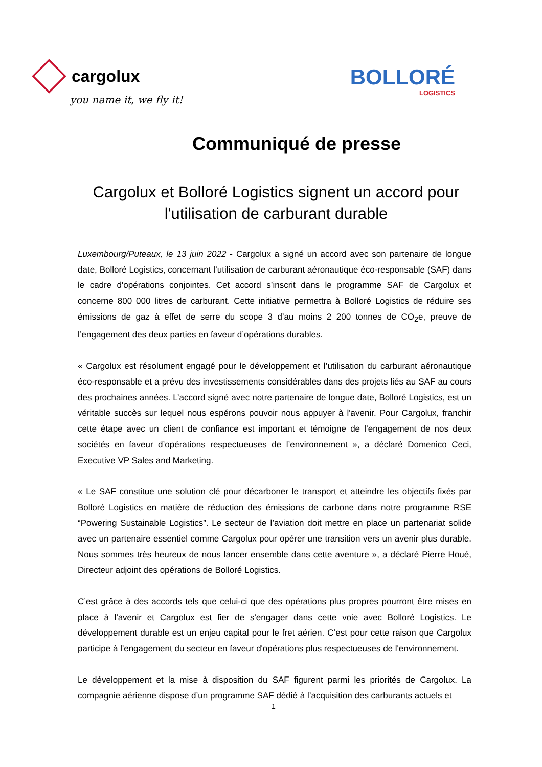cargolux
you name it, we fly it!
BOLLORÉ
LOGISTICS
Communiqué de presse
Cargolux et Bolloré Logistics signent un accord pour l'utilisation de carburant durable
Luxembourg/Puteaux, le 13 juin 2022 - Cargolux a signé un accord avec son partenaire de longue date, Bolloré Logistics, concernant l’utilisation de carburant aéronautique éco-responsable (SAF) dans le cadre d'opérations conjointes. Cet accord s’inscrit dans le programme SAF de Cargolux et concerne 800 000 litres de carburant. Cette initiative permettra à Bolloré Logistics de réduire ses émissions de gaz à effet de serre du scope 3 d’au moins 2 200 tonnes de CO<sub>2</sub>e, preuve de l’engagement des deux parties en faveur d’opérations durables.
« Cargolux est résolument engagé pour le développement et l’utilisation du carburant aéronautique éco-responsable et a prévu des investissements considérables dans des projets liés au SAF au cours des prochaines années. L’accord signé avec notre partenaire de longue date, Bolloré Logistics, est un véritable succès sur lequel nous espérons pouvoir nous appuyer à l'avenir. Pour Cargolux, franchir cette étape avec un client de confiance est important et témoigne de l’engagement de nos deux sociétés en faveur d’opérations respectueuses de l’environnement », a déclaré Domenico Ceci, Executive VP Sales and Marketing.
« Le SAF constitue une solution clé pour décarboner le transport et atteindre les objectifs fixés par Bolloré Logistics en matière de réduction des émissions de carbone dans notre programme RSE “Powering Sustainable Logistics”. Le secteur de l’aviation doit mettre en place un partenariat solide avec un partenaire essentiel comme Cargolux pour opérer une transition vers un avenir plus durable. Nous sommes très heureux de nous lancer ensemble dans cette aventure », a déclaré Pierre Houé, Directeur adjoint des opérations de Bolloré Logistics.
C’est grâce à des accords tels que celui-ci que des opérations plus propres pourront être mises en place à l'avenir et Cargolux est fier de s'engager dans cette voie avec Bolloré Logistics. Le développement durable est un enjeu capital pour le fret aérien. C’est pour cette raison que Cargolux participe à l'engagement du secteur en faveur d'opérations plus respectueuses de l'environnement.
Le développement et la mise à disposition du SAF figurent parmi les priorités de Cargolux. La compagnie aérienne dispose d’un programme SAF dédié à l’acquisition des carburants actuels et
1